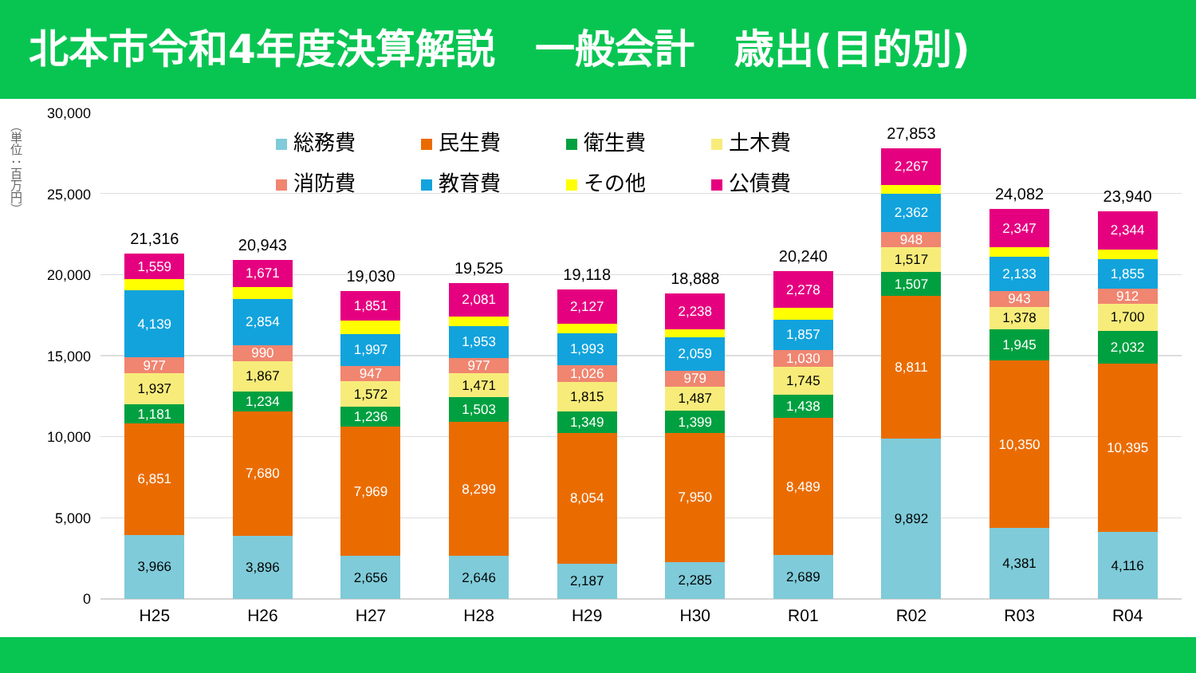北本市令和4年度決算解説　一般会計　歳出(目的別)
（単位：百万円）
30,000
25,000
20,000
15,000
10,000
5,000
0
21,316
1,559
4,139
977
1,937
1,181
6,851
3,966
20,943
1,671
2,854
990
1,867
1,234
7,680
3,896
19,030
1,851
1,997
947
1,572
1,236
7,969
2,656
19,525
2,081
1,953
977
1,471
1,503
8,299
2,646
19,118
2,127
1,993
1,026
1,815
1,349
8,054
2,187
18,888
2,238
2,059
979
1,487
1,399
7,950
2,285
20,240
2,278
1,857
1,030
1,745
1,438
8,489
2,689
27,853
2,267
2,362
948
1,517
1,507
8,811
9,892
24,082
2,347
2,133
943
1,378
1,945
10,350
4,381
23,940
2,344
1,855
912
1,700
2,032
10,395
4,116
総務費
民生費
衛生費
土木費
消防費
教育費
その他
公債費
H25 H26 H27 H28 H29 H30 R01 R02 R03 R04